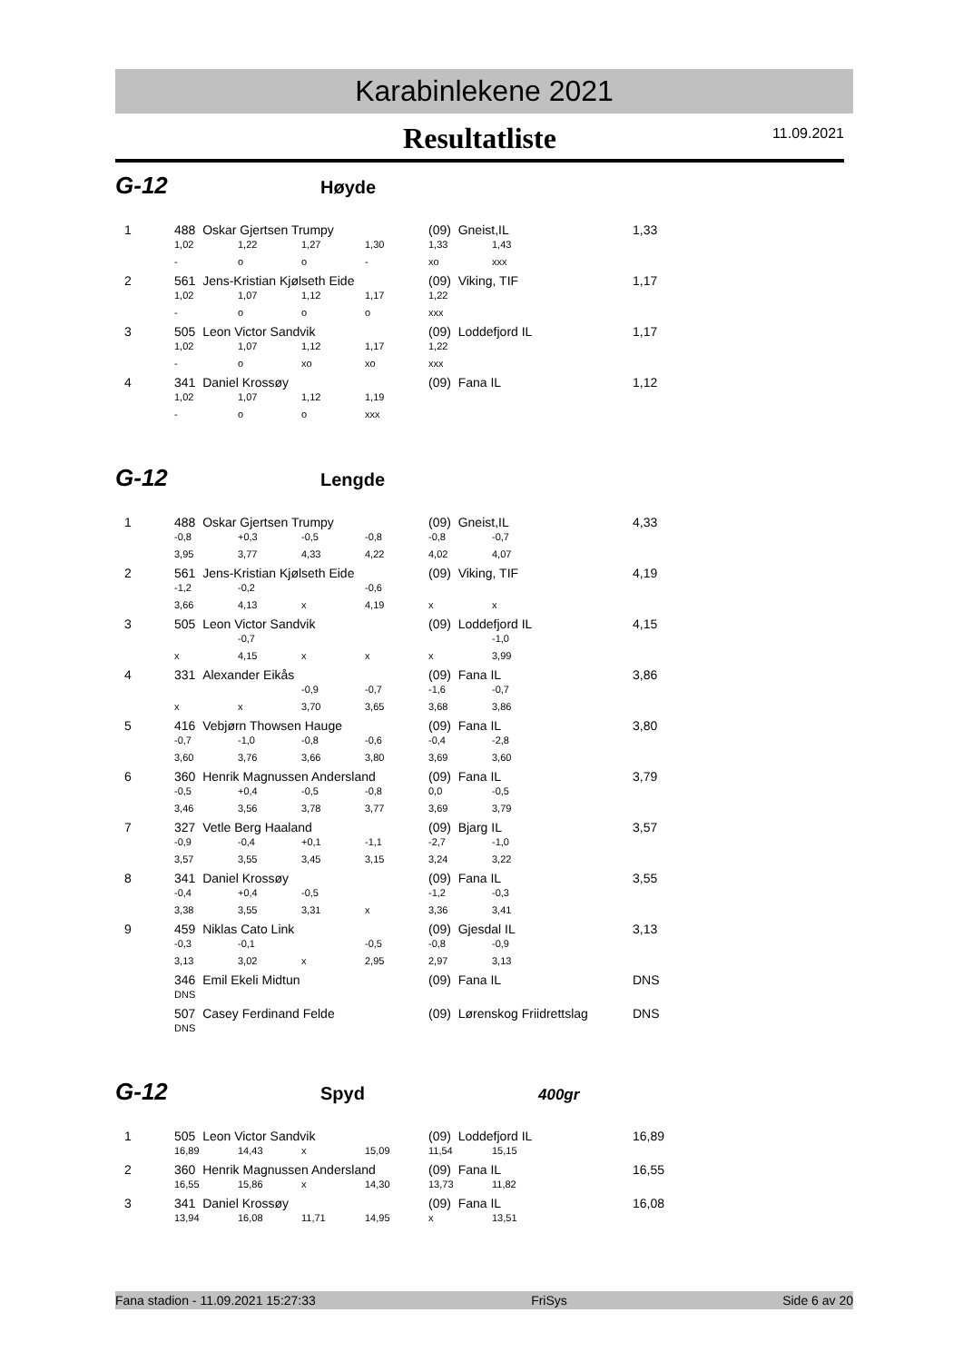Karabinlekene 2021
Resultatliste 11.09.2021
G-12
Høyde
| 1 | 488 Oskar Gjertsen Trumpy | | | | (09) Gneist,IL | | 1,33 |
| | 1,02 | 1,22 | 1,27 | 1,30 | 1,33 | 1,43 | |
| | - | o | o | - | xo | xxx | |
| 2 | 561 Jens-Kristian Kjølseth Eide | | | | (09) Viking, TIF | | 1,17 |
| | 1,02 | 1,07 | 1,12 | 1,17 | 1,22 | | |
| | - | o | o | o | xxx | | |
| 3 | 505 Leon Victor Sandvik | | | | (09) Loddefjord IL | | 1,17 |
| | 1,02 | 1,07 | 1,12 | 1,17 | 1,22 | | |
| | - | o | xo | xo | xxx | | |
| 4 | 341 Daniel Krossøy | | | | (09) Fana IL | | 1,12 |
| | 1,02 | 1,07 | 1,12 | 1,19 | | | |
| | - | o | o | xxx | | | |
G-12
Lengde
| 1 | 488 Oskar Gjertsen Trumpy | | | | (09) Gneist,IL | | 4,33 |
| | -0,8 | +0,3 | -0,5 | -0,8 | -0,8 | -0,7 | |
| | 3,95 | 3,77 | 4,33 | 4,22 | 4,02 | 4,07 | |
| 2 | 561 Jens-Kristian Kjølseth Eide | | | | (09) Viking, TIF | | 4,19 |
| | -1,2 | -0,2 | | -0,6 | | | |
| | 3,66 | 4,13 | x | 4,19 | x | x | |
| 3 | 505 Leon Victor Sandvik | | | | (09) Loddefjord IL | | 4,15 |
| | | -0,7 | | | | -1,0 | |
| | x | 4,15 | x | x | x | 3,99 | |
| 4 | 331 Alexander Eikås | | | | (09) Fana IL | | 3,86 |
| | | | -0,9 | -0,7 | -1,6 | -0,7 | |
| | x | x | 3,70 | 3,65 | 3,68 | 3,86 | |
| 5 | 416 Vebjørn Thowsen Hauge | | | | (09) Fana IL | | 3,80 |
| | -0,7 | -1,0 | -0,8 | -0,6 | -0,4 | -2,8 | |
| | 3,60 | 3,76 | 3,66 | 3,80 | 3,69 | 3,60 | |
| 6 | 360 Henrik Magnussen Andersland | | | | (09) Fana IL | | 3,79 |
| | -0,5 | +0,4 | -0,5 | -0,8 | 0,0 | -0,5 | |
| | 3,46 | 3,56 | 3,78 | 3,77 | 3,69 | 3,79 | |
| 7 | 327 Vetle Berg Haaland | | | | (09) Bjarg IL | | 3,57 |
| | -0,9 | -0,4 | +0,1 | -1,1 | -2,7 | -1,0 | |
| | 3,57 | 3,55 | 3,45 | 3,15 | 3,24 | 3,22 | |
| 8 | 341 Daniel Krossøy | | | | (09) Fana IL | | 3,55 |
| | -0,4 | +0,4 | -0,5 | | -1,2 | -0,3 | |
| | 3,38 | 3,55 | 3,31 | x | 3,36 | 3,41 | |
| 9 | 459 Niklas Cato Link | | | | (09) Gjesdal IL | | 3,13 |
| | -0,3 | -0,1 | | -0,5 | -0,8 | -0,9 | |
| | 3,13 | 3,02 | x | 2,95 | 2,97 | 3,13 | |
| | 346 Emil Ekeli Midtun | | | | (09) Fana IL | | DNS |
| | DNS | | | | | | |
| | 507 Casey Ferdinand Felde | | | | (09) Lørenskog Friidrettslag | | DNS |
| | DNS | | | | | | |
G-12
Spyd
400gr
| 1 | 505 Leon Victor Sandvik | | | | (09) Loddefjord IL | | 16,89 |
| | 16,89 | 14,43 | x | 15,09 | 11,54 | 15,15 | |
| 2 | 360 Henrik Magnussen Andersland | | | | (09) Fana IL | | 16,55 |
| | 16,55 | 15,86 | x | 14,30 | 13,73 | 11,82 | |
| 3 | 341 Daniel Krossøy | | | | (09) Fana IL | | 16,08 |
| | 13,94 | 16,08 | 11,71 | 14,95 | x | 13,51 | |
Fana stadion - 11.09.2021 15:27:33 FriSys Side 6 av 20